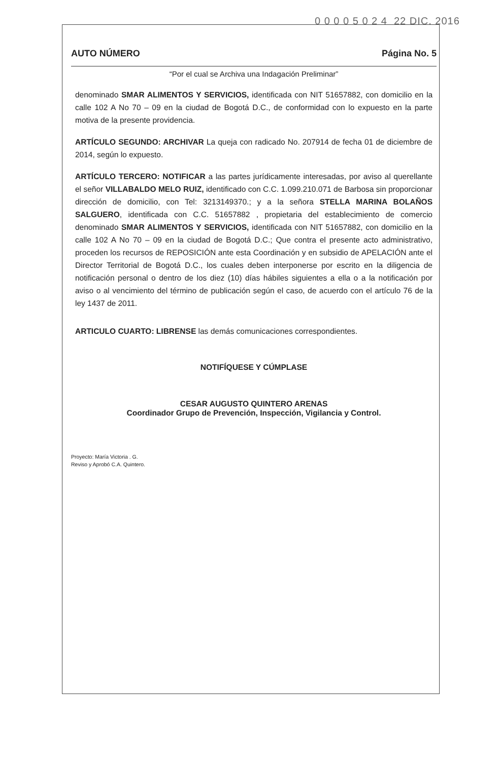0 0 0 0 5 0 2 4 22 DIC. 2016
AUTO NÚMERO Página No. 5
“Por el cual se Archiva una Indagación Preliminar”
denominado SMAR ALIMENTOS Y SERVICIOS, identificada con NIT 51657882, con domicilio en la calle 102 A No 70 – 09 en la ciudad de Bogotá D.C., de conformidad con lo expuesto en la parte motiva de la presente providencia.
ARTÍCULO SEGUNDO: ARCHIVAR La queja con radicado No. 207914 de fecha 01 de diciembre de 2014, según lo expuesto.
ARTÍCULO TERCERO: NOTIFICAR a las partes jurídicamente interesadas, por aviso al querellante el señor VILLABALDO MELO RUIZ, identificado con C.C. 1.099.210.071 de Barbosa sin proporcionar dirección de domicilio, con Tel: 3213149370.; y a la señora STELLA MARINA BOLAÑOS SALGUERO, identificada con C.C. 51657882 , propietaria del establecimiento de comercio denominado SMAR ALIMENTOS Y SERVICIOS, identificada con NIT 51657882, con domicilio en la calle 102 A No 70 – 09 en la ciudad de Bogotá D.C.; Que contra el presente acto administrativo, proceden los recursos de REPOSICIÓN ante esta Coordinación y en subsidio de APELACIÓN ante el Director Territorial de Bogotá D.C., los cuales deben interponerse por escrito en la diligencia de notificación personal o dentro de los diez (10) días hábiles siguientes a ella o a la notificación por aviso o al vencimiento del término de publicación según el caso, de acuerdo con el artículo 76 de la ley 1437 de 2011.
ARTICULO CUARTO: LIBRENSE las demás comunicaciones correspondientes.
NOTIFÍQUESE Y CÚMPLASE
CESAR AUGUSTO QUINTERO ARENAS
Coordinador Grupo de Prevención, Inspección, Vigilancia y Control.
Proyecto: María Victoria . G.
Reviso y Aprobó C.A. Quintero.